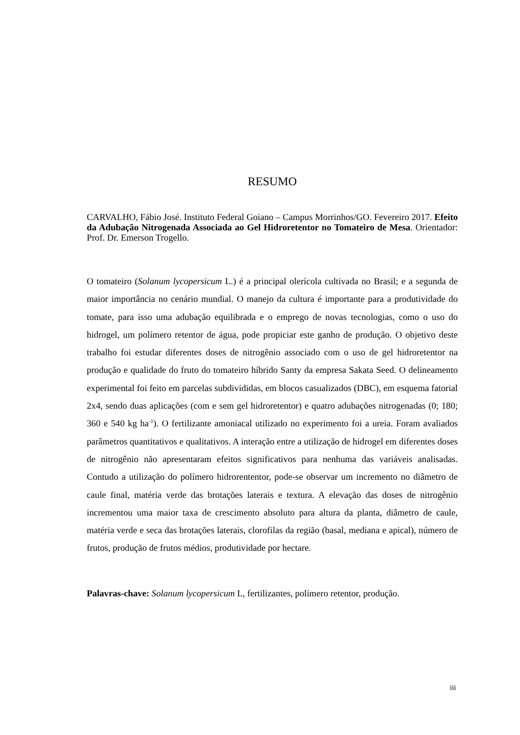RESUMO
CARVALHO, Fábio José. Instituto Federal Goiano – Campus Morrinhos/GO. Fevereiro 2017. Efeito da Adubação Nitrogenada Associada ao Gel Hidroretentor no Tomateiro de Mesa. Orientador: Prof. Dr. Emerson Trogello.
O tomateiro (Solanum lycopersicum L.) é a principal olerícola cultivada no Brasil; e a segunda de maior importância no cenário mundial. O manejo da cultura é importante para a produtividade do tomate, para isso uma adubação equilibrada e o emprego de novas tecnologias, como o uso do hidrogel, um polímero retentor de água, pode propiciar este ganho de produção. O objetivo deste trabalho foi estudar diferentes doses de nitrogênio associado com o uso de gel hidroretentor na produção e qualidade do fruto do tomateiro híbrido Santy da empresa Sakata Seed. O delineamento experimental foi feito em parcelas subdivididas, em blocos casualizados (DBC), em esquema fatorial 2x4, sendo duas aplicações (com e sem gel hidroretentor) e quatro adubações nitrogenadas (0; 180; 360 e 540 kg ha<sup>-1</sup>). O fertilizante amoniacal utilizado no experimento foi a ureia. Foram avaliados parâmetros quantitativos e qualitativos. A interação entre a utilização de hidrogel em diferentes doses de nitrogênio não apresentaram efeitos significativos para nenhuma das variáveis analisadas. Contudo a utilização do polímero hidrorententor, pode-se observar um incremento no diâmetro de caule final, matéria verde das brotações laterais e textura. A elevação das doses de nitrogênio incrementou uma maior taxa de crescimento absoluto para altura da planta, diâmetro de caule, matéria verde e seca das brotações laterais, clorofilas da região (basal, mediana e apical), número de frutos, produção de frutos médios, produtividade por hectare.
Palavras-chave: Solanum lycopersicum L, fertilizantes, polímero retentor, produção.
iii